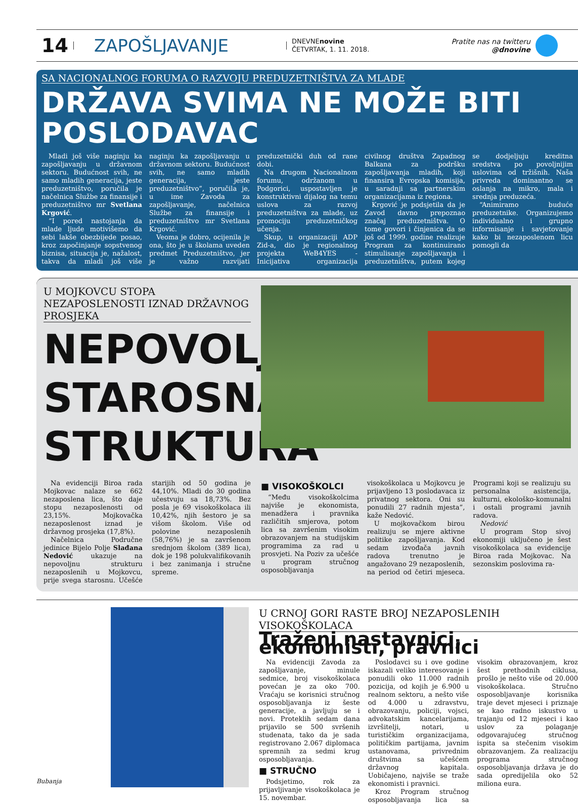14 ZAPOŠLJAVANJE DNEVNEnovine
ČETVRTAK, 1. 11. 2018. Pratite nas na twitteru
@dnovine
SA NACIONALNOG FORUMA O RAZVOJU PREDUZETNIŠTVA ZA MLADE
DRŽAVA SVIMA NE MOŽE BITI POSLODAVAC
Mladi još više naginju ka zapošljavanju u državnom sektoru. Budućnost svih, ne samo mladih generacija, jeste preduzetništvo, poručila je načelnica Službe za finansije i preduzetništvo mr Svetlana Krgović.
“I pored nastojanja da mlade ljude motivišemo da sebi lakše obezbijede posao, kroz započinjanje sopstvenog biznisa, situacija je, nažalost, takva da mladi još više naginju ka zapošljavanju u državnom sektoru. Budućnost svih, ne samo mladih generacija, jeste preduzetništvo”, poručila je, u ime Zavoda za zapošljavanje, načelnica Službe za finansije i preduzetništvo mr Svetlana Krgović.
Veoma je dobro, ocijenila je ona, što je u školama uveden predmet Preduzetništvo, jer je važno razvijati preduzetnički duh od rane dobi.
Na drugom Nacionalnom forumu, održanom u Podgorici, uspostavljen je konstruktivni dijalog na temu uslova za razvoj preduzetništva za mlade, uz promociju preduzetničkog učenja.
Skup, u organizaciji ADP Zid-a, dio je regionalnog projekta WeB4YES - Inicijativa organizacija civilnog društva Zapadnog Balkana za podršku zapošljavanja mladih, koji finansira Evropska komisija, u saradnji sa partnerskim organizacijama iz regiona.
Krgović je podsjetila da je Zavod davno prepoznao značaj preduzetništva. O tome govori i činjenica da se još od 1999. godine realizuje Program za kontinuirano stimulisanje zapošljavanja i preduzetništva, putem kojeg se dodjeljuju kreditna sredstva po povoljnijim uslovima od tržišnih. Naša privreda dominantno se oslanja na mikro, mala i srednja preduzeća.
“Animiramo buduće preduzetnike. Organizujemo individualno i grupno informisanje i savjetovanje kako bi nezaposlenom licu pomogli da
U MOJKOVCU STOPA NEZAPOSLENOSTI IZNAD DRŽAVNOG PROSJEKA
NEPOVOLJNA STAROSNA STRUKTURA
Na evidenciji Biroa rada Mojkovac nalaze se 662 nezaposlena lica, što daje stopu nezaposlenosti od 23,15%. Mojkovačka nezaposlenost iznad je državnog prosjeka (17,8%).
Načelnica Područne jedinice Bijelo Polje Slađana Nedović ukazuje na nepovoljnu strukturu nezaposlenih u Mojkovcu, prije svega starosnu. Učešće starijih od 50 godina je 44,10%. Mladi do 30 godina učestvuju sa 18,73%. Bez posla je 69 visokoškolaca ili 10,42%, njih šestoro je sa višom školom. Više od polovine nezaposlenih (58,76%) je sa završenom srednjom školom (389 lica), dok je 198 polukvalifikovanih i bez zanimanja i stručne spreme.
■ VISOKOŠKOLCI
“Među visokoškolcima najviše je ekonomista, menadžera i pravnika različitih smjerova, potom lica sa završenim visokim obrazovanjem na studijskim programima za rad u prosvjeti. Na Poziv za učešće u program stručnog osposobljavanja visokoškolaca u Mojkovcu je prijavljeno 13 poslodavaca iz privatnog sektora. Oni su ponudili 27 radnih mjesta”, kaže Nedović.
U mojkovačkom birou realizuju se mjere aktivne politike zapošljavanja. Kod sedam izvođača javnih radova trenutno je angažovano 29 nezaposlenih, na period od četiri mjeseca. Programi koji se realizuju su personalna asistencija, kulturni, ekološko-komunalni i ostali programi javnih radova.
Nedović
U program Stop sivoj ekonomiji uključeno je šest visokoškolaca sa evidencije Biroa rada Mojkovac. Na sezonskim poslovima ra-
Bubanja
U CRNOJ GORI RASTE BROJ NEZAPOSLENIH VISOKOŠKOLACA
Traženi nastavnici, ekonomisti, pravnici
Na evidenciji Zavoda za zapošljavanje, minule sedmice, broj visokoškolaca povećan je za oko 700. Vraćaju se korisnici stručnog osposobljavanja iz šeste generacije, a javljuju se i novi. Proteklih sedam dana prijavilo se 500 svršenih studenata, tako da je sada registrovano 2.067 diplomaca spremnih za sedmi krug osposobljavanja.
■ STRUČNO
Podsjetimo, rok za prijavljivanje visokoškolaca je 15. novembar.
Poslodavci su i ove godine iskazali veliko interesovanje i ponudili oko 11.000 radnih pozicija, od kojih je 6.900 u realnom sektoru, a nešto više od 4.000 u zdravstvu, obrazovanju, policiji, vojsci, advokatskim kancelarijama, izvršitelji, notari, u turističkim organizacijama, političkim partijama, javnim ustanovama, privrednim društvima sa učešćem državnog kapitala. Uobičajeno, najviše se traže ekonomisti i pravnici.
Kroz Program stručnog osposobljavanja lica sa visokim obrazovanjem, kroz šest prethodnih ciklusa, prošlo je nešto više od 20.000 visokoškolaca. Stručno osposobljavanje korisnika traje devet mjeseci i priznaje se kao radno iskustvo u trajanju od 12 mjeseci i kao uslov za polaganje odgovarajućeg stručnog ispita sa stečenim visokim obrazovanjem. Za realizaciju programa stručnog osposobljavanja država je do sada opredijelila oko 52 miliona eura.